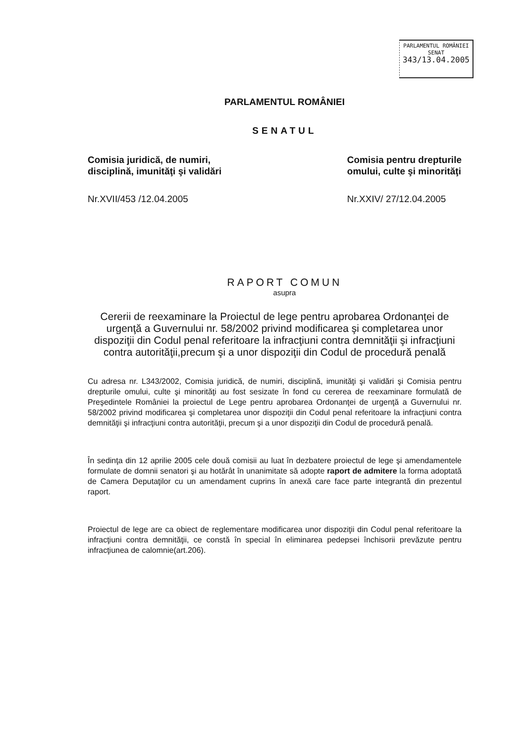PARLAMENTUL ROMÂNIEI
SENAT
343/13.04.2005
PARLAMENTUL ROMÂNIEI
SENATUL
Comisia juridică, de numiri,
disciplină, imunităţi şi validări
Nr.XVII/453 /12.04.2005
Comisia pentru drepturile
omului, culte şi minorităţi
Nr.XXIV/ 27/12.04.2005
RAPORT COMUN
asupra
Cererii de reexaminare la Proiectul de lege pentru aprobarea Ordonanţei de urgenţă a Guvernului nr. 58/2002 privind modificarea şi completarea unor dispoziţii din Codul penal referitoare la infracţiuni contra demnităţii şi infracţiuni contra autorităţii,precum şi a unor dispoziţii din Codul de procedură penală
Cu adresa nr. L343/2002, Comisia juridică, de numiri, disciplină, imunităţi şi validări şi Comisia pentru drepturile omului, culte şi minorităţi au fost sesizate în fond cu cererea de reexaminare formulată de Preşedintele României la proiectul de Lege pentru aprobarea Ordonanţei de urgenţă a Guvernului nr. 58/2002 privind modificarea şi completarea unor dispoziţii din Codul penal referitoare la infracţiuni contra demnităţii şi infracţiuni contra autorităţii, precum şi a unor dispoziţii din Codul de procedură penală.
În sedinţa din 12 aprilie 2005 cele două comisii au luat în dezbatere proiectul de lege şi amendamentele formulate de domnii senatori şi au hotărât în unanimitate să adopte raport de admitere la forma adoptată de Camera Deputaţilor cu un amendament cuprins în anexă care face parte integrantă din prezentul raport.
Proiectul de lege are ca obiect de reglementare modificarea unor dispoziţii din Codul penal referitoare la infracţiuni contra demnităţii, ce constă în special în eliminarea pedepsei închisorii prevăzute pentru infracţiunea de calomnie(art.206).